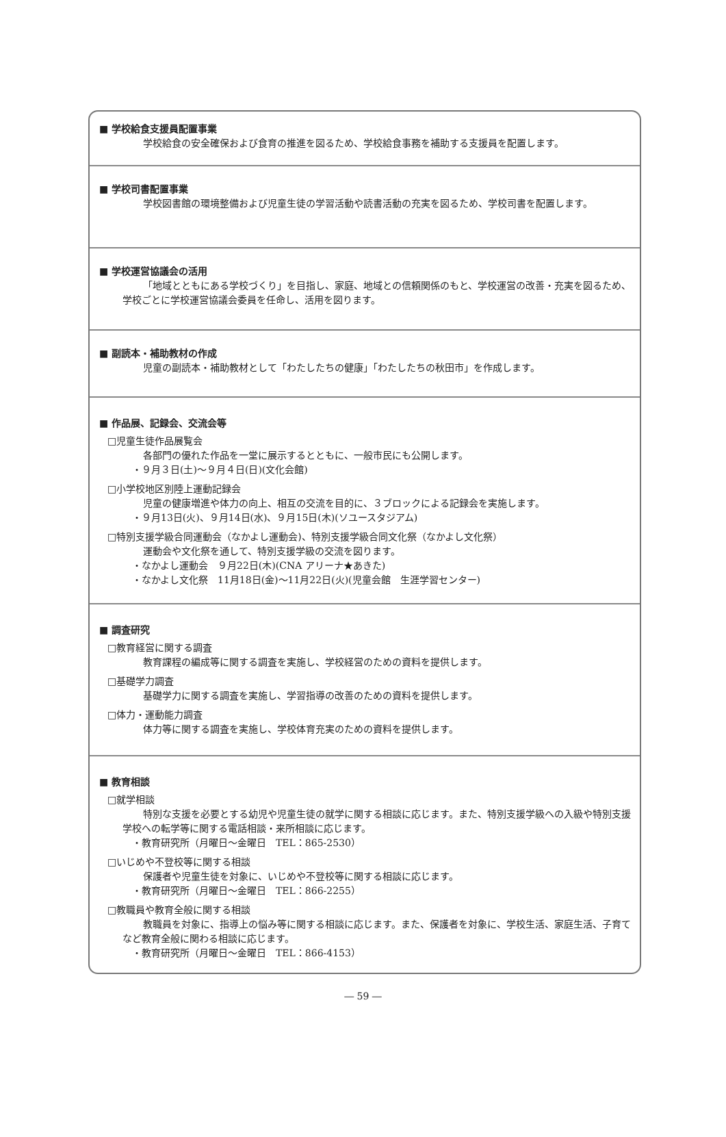■ 学校給食支援員配置事業
学校給食の安全確保および食育の推進を図るため、学校給食事務を補助する支援員を配置します。
■ 学校司書配置事業
学校図書館の環境整備および児童生徒の学習活動や読書活動の充実を図るため、学校司書を配置します。
■ 学校運営協議会の活用
「地域とともにある学校づくり」を目指し、家庭、地域との信頼関係のもと、学校運営の改善・充実を図るため、学校ごとに学校運営協議会委員を任命し、活用を図ります。
■ 副読本・補助教材の作成
児童の副読本・補助教材として「わたしたちの健康」「わたしたちの秋田市」を作成します。
■ 作品展、記録会、交流会等
□児童生徒作品展覧会
各部門の優れた作品を一堂に展示するとともに、一般市民にも公開します。
・９月３日(土)～９月４日(日)(文化会館)
□小学校地区別陸上運動記録会
児童の健康増進や体力の向上、相互の交流を目的に、３ブロックによる記録会を実施します。
・９月13日(火)、９月14日(水)、９月15日(木)(ソユースタジアム)
□特別支援学級合同運動会（なかよし運動会)、特別支援学級合同文化祭（なかよし文化祭）
運動会や文化祭を通して、特別支援学級の交流を図ります。
・なかよし運動会　９月22日(木)(CNA アリーナ★あきた)
・なかよし文化祭　11月18日(金)～11月22日(火)(児童会館　生涯学習センター)
■ 調査研究
□教育経営に関する調査
教育課程の編成等に関する調査を実施し、学校経営のための資料を提供します。
□基礎学力調査
基礎学力に関する調査を実施し、学習指導の改善のための資料を提供します。
□体力・運動能力調査
体力等に関する調査を実施し、学校体育充実のための資料を提供します。
■ 教育相談
□就学相談
特別な支援を必要とする幼児や児童生徒の就学に関する相談に応じます。また、特別支援学級への入級や特別支援学校への転学等に関する電話相談・来所相談に応じます。
・教育研究所（月曜日～金曜日　TEL：865-2530）
□いじめや不登校等に関する相談
保護者や児童生徒を対象に、いじめや不登校等に関する相談に応じます。
・教育研究所（月曜日～金曜日　TEL：866-2255）
□教職員や教育全般に関する相談
教職員を対象に、指導上の悩み等に関する相談に応じます。また、保護者を対象に、学校生活、家庭生活、子育てなど教育全般に関わる相談に応じます。
・教育研究所（月曜日～金曜日　TEL：866-4153）
― 59 ―